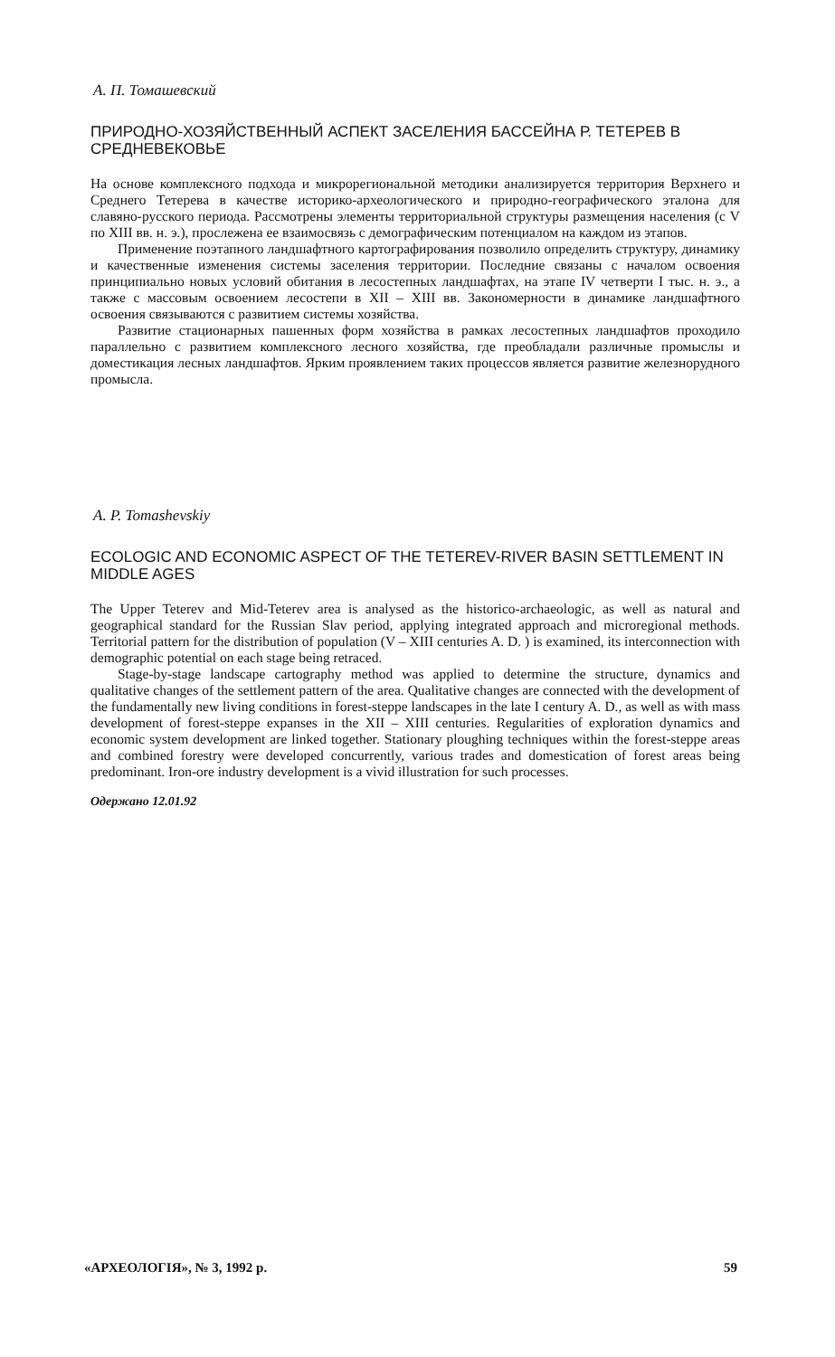А. П. Томашевский
ПРИРОДНО-ХОЗЯЙСТВЕННЫЙ АСПЕКТ ЗАСЕЛЕНИЯ БАССЕЙНА Р. ТЕТЕРЕВ В СРЕДНЕВЕКОВЬЕ
На основе комплексного подхода и микрорегиональной методики анализируется территория Верхнего и Среднего Тетерева в качестве историко-археологического и природно-географического эталона для славяно-русского периода. Рассмотрены элементы территориальной структуры размещения населения (с V по XIII вв. н. э.), прослежена ее взаимосвязь с демографическим потенциалом на каждом из этапов.
Применение поэтапного ландшафтного картографирования позволило определить структуру, динамику и качественные изменения системы заселения территории. Последние связаны с началом освоения принципиально новых условий обитания в лесостепных ландшафтах, на этапе IV четверти I тыс. н. э., а также с массовым освоением лесостепи в XII – XIII вв. Закономерности в динамике ландшафтного освоения связываются с развитием системы хозяйства.
Развитие стационарных пашенных форм хозяйства в рамках лесостепных ландшафтов проходило параллельно с развитием комплексного лесного хозяйства, где преобладали различные промыслы и доместикация лесных ландшафтов. Ярким проявлением таких процессов является развитие железнорудного промысла.
A. P. Tomashevskiy
ECOLOGIC AND ECONOMIC ASPECT OF THE TETEREV-RIVER BASIN SETTLEMENT IN MIDDLE AGES
The Upper Teterev and Mid-Teterev area is analysed as the historico-archaeologic, as well as natural and geographical standard for the Russian Slav period, applying integrated approach and microregional methods. Territorial pattern for the distribution of population (V – XIII centuries A. D. ) is examined, its interconnection with demographic potential on each stage being retraced.
Stage-by-stage landscape cartography method was applied to determine the structure, dynamics and qualitative changes of the settlement pattern of the area. Qualitative changes are connected with the development of the fundamentally new living conditions in forest-steppe landscapes in the late I century A. D., as well as with mass development of forest-steppe expanses in the XII – XIII centuries. Regularities of exploration dynamics and economic system development are linked together. Stationary ploughing techniques within the forest-steppe areas and combined forestry were developed concurrently, various trades and domestication of forest areas being predominant. Iron-ore industry development is a vivid illustration for such processes.
Одержано 12.01.92
«АРХЕОЛОГІЯ», № 3, 1992 р. 59